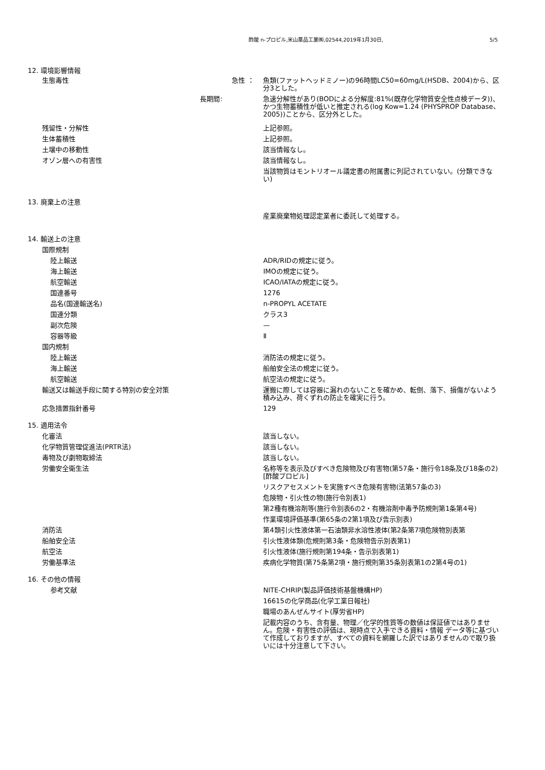酢酸 n-プロピル,米山薬品工業㈱,02544,2019年1月30日, 5/5
12. 環境影響情報
生態毒性 急性 ： 魚類(ファットヘッドミノー)の96時間LC50=60mg/L(HSDB、2004)から、区分3とした。
長期間: 急速分解性があり(BODによる分解度:81%(既存化学物質安全性点検データ))、かつ生物蓄積性が低いと推定される(log Kow=1.24 (PHYSPROP Database、2005))ことから、区分外とした。
残留性・分解性 上記参照。
生体蓄積性 上記参照。
土壌中の移動性 該当情報なし。
オゾン層への有害性 該当情報なし。
当該物質はモントリオール議定書の附属書に列記されていない。(分類できない)
13. 廃棄上の注意
産業廃棄物処理認定業者に委託して処理する。
14. 輸送上の注意
国際規制
陸上輸送 ADR/RIDの規定に従う。
海上輸送 IMOの規定に従う。
航空輸送 ICAO/IATAの規定に従う。
国連番号 1276
品名(国連輸送名) n-PROPYL ACETATE
国連分類 クラス3
副次危険 —
容器等級 Ⅱ
国内規制
陸上輸送 消防法の規定に従う。
海上輸送 船舶安全法の規定に従う。
航空輸送 航空法の規定に従う。
輸送又は輸送手段に関する特別の安全対策 運搬に際しては容器に漏れのないことを確かめ、転倒、落下、損傷がないよう積み込み、荷くずれの防止を確実に行う。
応急措置指針番号 129
15. 適用法令
化審法 該当しない。
化学物質管理促進法(PRTR法) 該当しない。
毒物及び劇物取締法 該当しない。
労働安全衛生法 名称等を表示及びすべき危険物及び有害物(第57条・施行令18条及び18条の2)[酢酸プロピル]
リスクアセスメントを実施すべき危険有害物(法第57条の3)
危険物・引火性の物(施行令別表1)
第2種有機溶剤等(施行令別表6の2・有機溶剤中毒予防規則第1条第4号)
作業環境評価基準(第65条の2第1項及び告示別表)
消防法 第4類引火性液体第一石油類非水溶性液体(第2条第7項危険物別表第
船舶安全法 引火性液体類(危規則第3条・危険物告示別表第1)
航空法 引火性液体(施行規則第194条・告示別表第1)
労働基準法 疾病化学物質(第75条第2項・施行規則第35条別表第1の2第4号の1)
16. その他の情報
参考文献 NITE-CHRIP(製品評価技術基盤機構HP)
16615の化学商品(化学工業日報社)
職場のあんぜんサイト(厚労省HP)
記載内容のうち、含有量、物理／化学的性質等の数値は保証値ではありません。危険・有害性の評価は、現時点で入手できる資料・情報 データ等に基づいて作成しておりますが、すべての資料を網羅した訳ではありませんので取り扱いには十分注意して下さい。